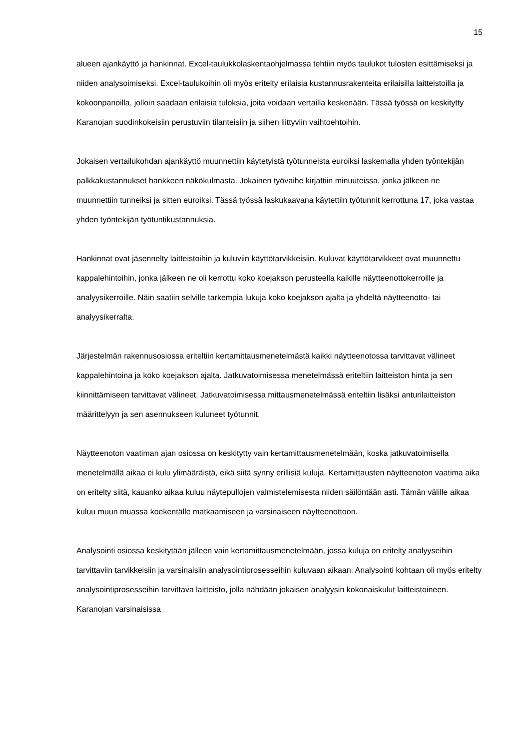15
alueen ajankäyttö ja hankinnat. Excel-taulukkolaskentaohjelmassa tehtiin myös taulukot tulosten esittämiseksi ja niiden analysoimiseksi. Excel-taulukoihin oli myös eritelty erilaisia kustannusrakenteita erilaisilla laitteistoilla ja kokoonpanoilla, jolloin saadaan erilaisia tuloksia, joita voidaan vertailla keskenään. Tässä työssä on keskitytty Karanojan suodinkokeisiin perustuviin tilanteisiin ja siihen liittyviin vaihtoehtoihin.
Jokaisen vertailukohdan ajankäyttö muunnettiin käytetyistä työtunneista euroiksi laskemalla yhden työntekijän palkkakustannukset hankkeen näkökulmasta. Jokainen työvaihe kirjattiin minuuteissa, jonka jälkeen ne muunnettiin tunneiksi ja sitten euroiksi. Tässä työssä laskukaavana käytettiin työtunnit kerrottuna 17, joka vastaa yhden työntekijän työtuntikustannuksia.
Hankinnat ovat jäsennelty laitteistoihin ja kuluviin käyttötarvikkeisiin. Kuluvat käyttötarvikkeet ovat muunnettu kappalehintoihin, jonka jälkeen ne oli kerrottu koko koejakson perusteella kaikille näytteenottokerroille ja analyysikerroille. Näin saatiin selville tarkempia lukuja koko koejakson ajalta ja yhdeltä näytteenotto- tai analyysikerralta.
Järjestelmän rakennusosiossa eriteltiin kertamittausmenetelmästä kaikki näytteenotossa tarvittavat välineet kappalehintoina ja koko koejakson ajalta. Jatkuvatoimisessa menetelmässä eriteltiin laitteiston hinta ja sen kiinnittämiseen tarvittavat välineet. Jatkuvatoimisessa mittausmenetelmässä eriteltiin lisäksi anturilaitteiston määrittelyyn ja sen asennukseen kuluneet työtunnit.
Näytteenoton vaatiman ajan osiossa on keskitytty vain kertamittausmenetelmään, koska jatkuvatoimisella menetelmällä aikaa ei kulu ylimääräistä, eikä siitä synny erillisiä kuluja. Kertamittausten näytteenoton vaatima aika on eritelty siitä, kauanko aikaa kuluu näytepullojen valmistelemisesta niiden säilöntään asti. Tämän välille aikaa kuluu muun muassa koekentälle matkaamiseen ja varsinaiseen näytteenottoon.
Analysointi osiossa keskitytään jälleen vain kertamittausmenetelmään, jossa kuluja on eritelty analyyseihin tarvittaviin tarvikkeisiin ja varsinaisiin analysointiprosesseihin kuluvaan aikaan. Analysointi kohtaan oli myös eritelty analysointiprosesseihin tarvittava laitteisto, jolla nähdään jokaisen analyysin kokonaiskulut laitteistoineen. Karanojan varsinaisissa